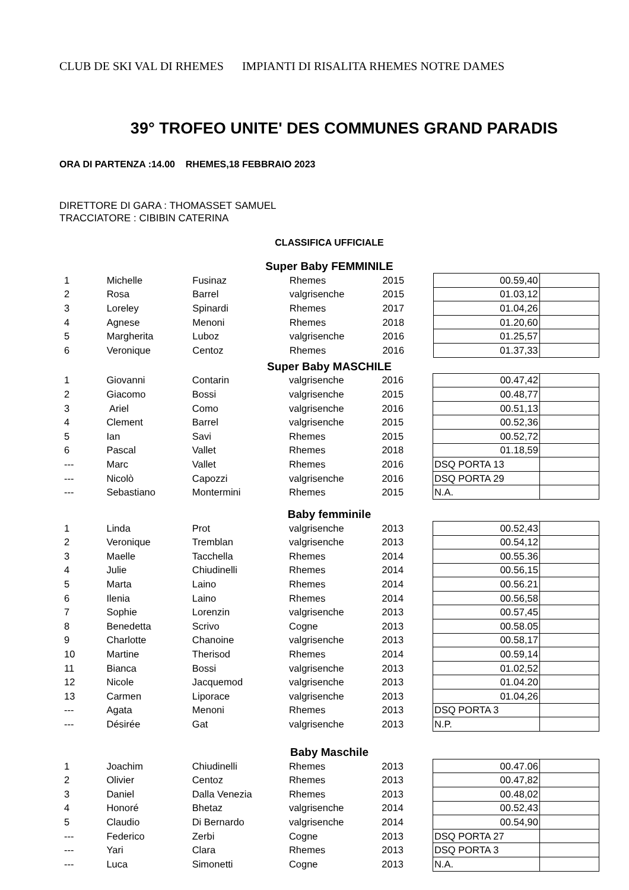CLUB DE SKI VAL DI RHEMES IMPIANTI DI RISALITA RHEMES NOTRE DAMES
39° TROFEO UNITE' DES COMMUNES GRAND PARADIS
ORA DI PARTENZA :14.00 RHEMES,18 FEBBRAIO 2023
DIRETTORE DI GARA : THOMASSET SAMUEL
TRACCIATORE : CIBIBIN CATERINA
CLASSIFICA UFFICIALE
Super Baby FEMMINILE
| 1 | Michelle | Fusinaz | Rhemes | 2015 | 00.59,40 | |
| 2 | Rosa | Barrel | valgrisenche | 2015 | 01.03,12 | |
| 3 | Loreley | Spinardi | Rhemes | 2017 | 01.04,26 | |
| 4 | Agnese | Menoni | Rhemes | 2018 | 01.20,60 | |
| 5 | Margherita | Luboz | valgrisenche | 2016 | 01.25,57 | |
| 6 | Veronique | Centoz | Rhemes | 2016 | 01.37,33 | |
Super Baby MASCHILE
| 1 | Giovanni | Contarin | valgrisenche | 2016 | 00.47,42 | |
| 2 | Giacomo | Bossi | valgrisenche | 2015 | 00.48,77 | |
| 3 | Ariel | Como | valgrisenche | 2016 | 00.51,13 | |
| 4 | Clement | Barrel | valgrisenche | 2015 | 00.52,36 | |
| 5 | Ian | Savi | Rhemes | 2015 | 00.52,72 | |
| 6 | Pascal | Vallet | Rhemes | 2018 | 01.18,59 | |
| --- | Marc | Vallet | Rhemes | 2016 | DSQ PORTA 13 | |
| --- | Nicolò | Capozzi | valgrisenche | 2016 | DSQ PORTA 29 | |
| --- | Sebastiano | Montermini | Rhemes | 2015 | N.A. | |
Baby femminile
| 1 | Linda | Prot | valgrisenche | 2013 | 00.52,43 | |
| 2 | Veronique | Tremblan | valgrisenche | 2013 | 00.54,12 | |
| 3 | Maelle | Tacchella | Rhemes | 2014 | 00.55.36 | |
| 4 | Julie | Chiudinelli | Rhemes | 2014 | 00.56,15 | |
| 5 | Marta | Laino | Rhemes | 2014 | 00.56.21 | |
| 6 | Ilenia | Laino | Rhemes | 2014 | 00.56,58 | |
| 7 | Sophie | Lorenzin | valgrisenche | 2013 | 00.57,45 | |
| 8 | Benedetta | Scrivo | Cogne | 2013 | 00.58.05 | |
| 9 | Charlotte | Chanoine | valgrisenche | 2013 | 00.58,17 | |
| 10 | Martine | Therisod | Rhemes | 2014 | 00.59,14 | |
| 11 | Bianca | Bossi | valgrisenche | 2013 | 01.02,52 | |
| 12 | Nicole | Jacquemod | valgrisenche | 2013 | 01.04.20 | |
| 13 | Carmen | Liporace | valgrisenche | 2013 | 01.04,26 | |
| --- | Agata | Menoni | Rhemes | 2013 | DSQ PORTA 3 | |
| --- | Désirée | Gat | valgrisenche | 2013 | N.P. | |
Baby Maschile
| 1 | Joachim | Chiudinelli | Rhemes | 2013 | 00.47.06 | |
| 2 | Olivier | Centoz | Rhemes | 2013 | 00.47,82 | |
| 3 | Daniel | Dalla Venezia | Rhemes | 2013 | 00.48,02 | |
| 4 | Honoré | Bhetaz | valgrisenche | 2014 | 00.52,43 | |
| 5 | Claudio | Di Bernardo | valgrisenche | 2014 | 00.54,90 | |
| --- | Federico | Zerbi | Cogne | 2013 | DSQ PORTA 27 | |
| --- | Yari | Clara | Rhemes | 2013 | DSQ PORTA 3 | |
| --- | Luca | Simonetti | Cogne | 2013 | N.A. | |